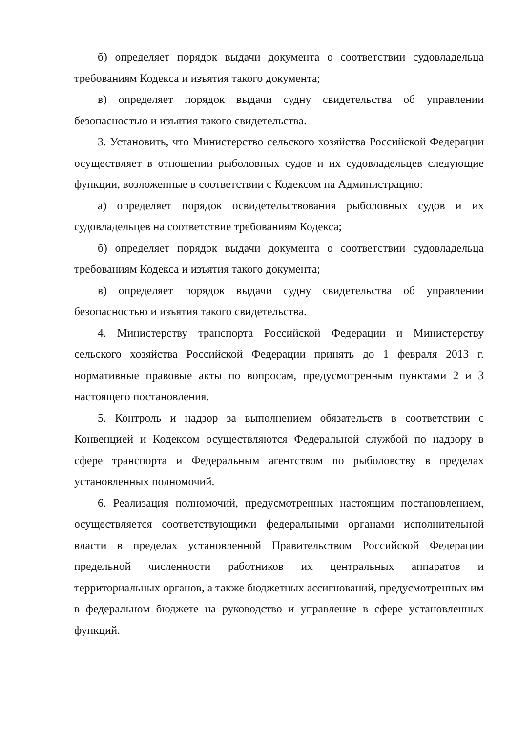б) определяет порядок выдачи документа о соответствии судовладельца требованиям Кодекса и изъятия такого документа;
в) определяет порядок выдачи судну свидетельства об управлении безопасностью и изъятия такого свидетельства.
3. Установить, что Министерство сельского хозяйства Российской Федерации осуществляет в отношении рыболовных судов и их судовладельцев следующие функции, возложенные в соответствии с Кодексом на Администрацию:
а) определяет порядок освидетельствования рыболовных судов и их судовладельцев на соответствие требованиям Кодекса;
б) определяет порядок выдачи документа о соответствии судовладельца требованиям Кодекса и изъятия такого документа;
в) определяет порядок выдачи судну свидетельства об управлении безопасностью и изъятия такого свидетельства.
4. Министерству транспорта Российской Федерации и Министерству сельского хозяйства Российской Федерации принять до 1 февраля 2013 г. нормативные правовые акты по вопросам, предусмотренным пунктами 2 и 3 настоящего постановления.
5. Контроль и надзор за выполнением обязательств в соответствии с Конвенцией и Кодексом осуществляются Федеральной службой по надзору в сфере транспорта и Федеральным агентством по рыболовству в пределах установленных полномочий.
6. Реализация полномочий, предусмотренных настоящим постановлением, осуществляется соответствующими федеральными органами исполнительной власти в пределах установленной Правительством Российской Федерации предельной численности работников их центральных аппаратов и территориальных органов, а также бюджетных ассигнований, предусмотренных им в федеральном бюджете на руководство и управление в сфере установленных функций.